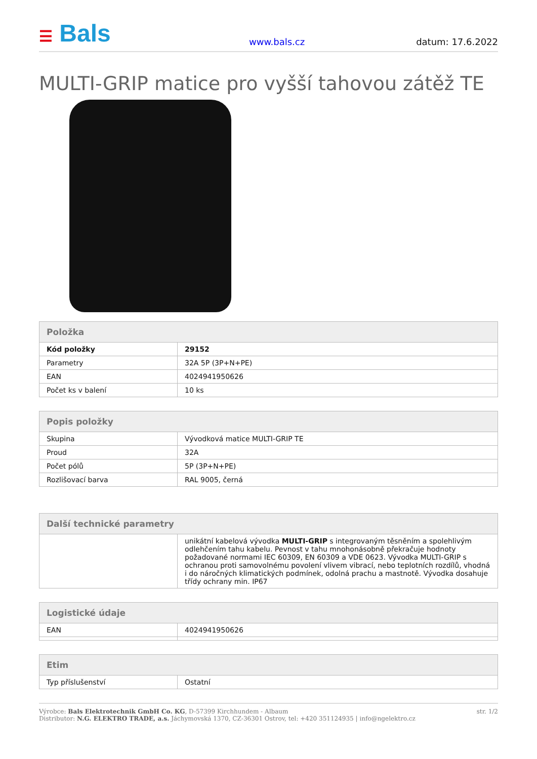☰ Bals
www.bals.cz
datum: 17.6.2022
MULTI-GRIP matice pro vyšší tahovou zátěž TE
| Položka | |
| --- | --- |
| Kód položky | 29152 |
| Parametry | 32A 5P (3P+N+PE) |
| EAN | 4024941950626 |
| Počet ks v balení | 10 ks |
| Popis položky | |
| --- | --- |
| Skupina | Vývodková matice MULTI-GRIP TE |
| Proud | 32A |
| Počet pólů | 5P (3P+N+PE) |
| Rozlišovací barva | RAL 9005, černá |
| Další technické parametry | |
| --- | --- |
| | unikátní kabelová vývodka MULTI-GRIP s integrovaným těsněním a spolehlivým odlehčením tahu kabelu. Pevnost v tahu mnohonásobně překračuje hodnoty požadované normami IEC 60309, EN 60309 a VDE 0623. Vývodka MULTI-GRIP s ochranou proti samovolnému povolení vlivem vibrací, nebo teplotních rozdílů, vhodná i do náročných klimatických podmínek, odolná prachu a mastnotě. Vývodka dosahuje třídy ochrany min. IP67 |
| Logistické údaje | |
| --- | --- |
| EAN | 4024941950626 |
| Etim | |
| --- | --- |
| Typ příslušenství | Ostatní |
Výrobce: Bals Elektrotechnik GmbH Co. KG, D-57399 Kirchhundem - Albaum
Distributor: N.G. ELEKTRO TRADE, a.s. Jáchymovská 1370, CZ-36301 Ostrov, tel: +420 351124935 | info@ngelektro.cz
str. 1/2